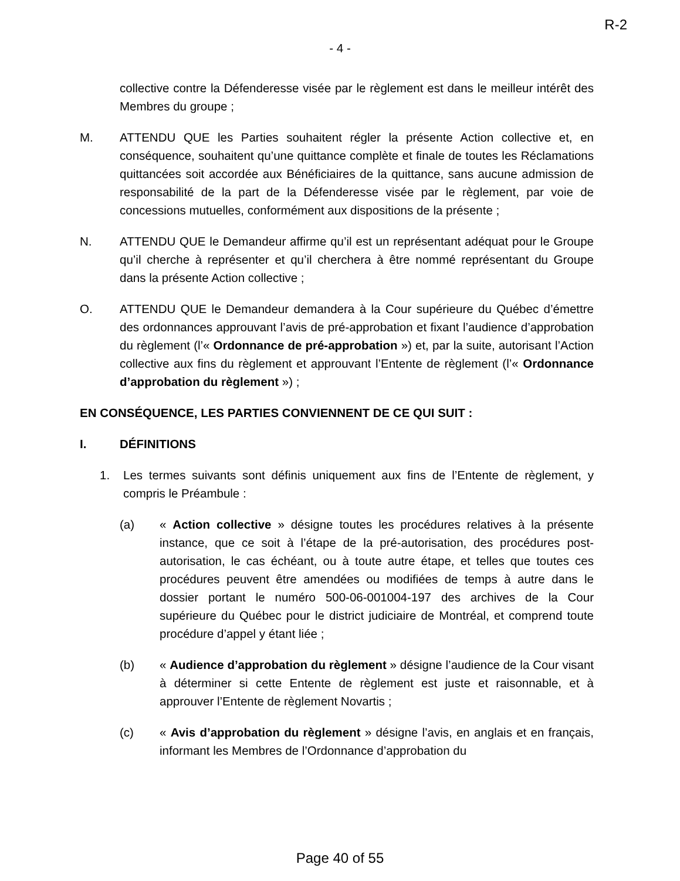R-2
- 4 -
collective contre la Défenderesse visée par le règlement est dans le meilleur intérêt des Membres du groupe ;
M. ATTENDU QUE les Parties souhaitent régler la présente Action collective et, en conséquence, souhaitent qu’une quittance complète et finale de toutes les Réclamations quittancées soit accordée aux Bénéficiaires de la quittance, sans aucune admission de responsabilité de la part de la Défenderesse visée par le règlement, par voie de concessions mutuelles, conformément aux dispositions de la présente ;
N. ATTENDU QUE le Demandeur affirme qu’il est un représentant adéquat pour le Groupe qu’il cherche à représenter et qu’il cherchera à être nommé représentant du Groupe dans la présente Action collective ;
O. ATTENDU QUE le Demandeur demandera à la Cour supérieure du Québec d’émettre des ordonnances approuvant l’avis de pré-approbation et fixant l’audience d’approbation du règlement (l’« Ordonnance de pré-approbation ») et, par la suite, autorisant l’Action collective aux fins du règlement et approuvant l’Entente de règlement (l’« Ordonnance d’approbation du règlement ») ;
EN CONSÉQUENCE, LES PARTIES CONVIENNENT DE CE QUI SUIT :
I. DÉFINITIONS
1. Les termes suivants sont définis uniquement aux fins de l’Entente de règlement, y compris le Préambule :
(a) « Action collective » désigne toutes les procédures relatives à la présente instance, que ce soit à l’étape de la pré-autorisation, des procédures post-autorisation, le cas échéant, ou à toute autre étape, et telles que toutes ces procédures peuvent être amendées ou modifiées de temps à autre dans le dossier portant le numéro 500-06-001004-197 des archives de la Cour supérieure du Québec pour le district judiciaire de Montréal, et comprend toute procédure d’appel y étant liée ;
(b) « Audience d’approbation du règlement » désigne l’audience de la Cour visant à déterminer si cette Entente de règlement est juste et raisonnable, et à approuver l’Entente de règlement Novartis ;
(c) « Avis d’approbation du règlement » désigne l’avis, en anglais et en français, informant les Membres de l’Ordonnance d’approbation du
Page 40 of 55